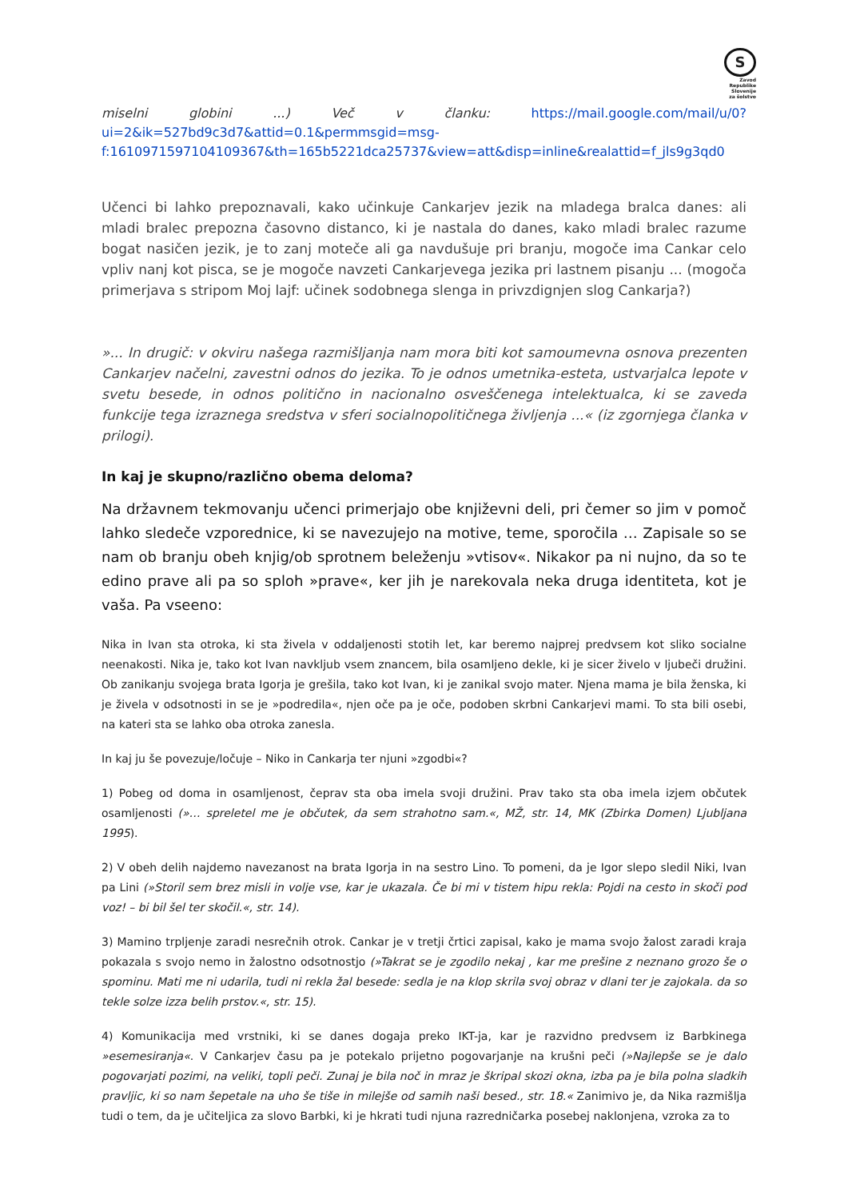S
Zavod
Republike
Slovenije
za šolstvo
miselni globini ...) Več v članku: https://mail.google.com/mail/u/0?ui=2&ik=527bd9c3d7&attid=0.1&permmsgid=msg-f:1610971597104109367&th=165b5221dca25737&view=att&disp=inline&realattid=f_jls9g3qd0
Učenci bi lahko prepoznavali, kako učinkuje Cankarjev jezik na mladega bralca danes: ali mladi bralec prepozna časovno distanco, ki je nastala do danes, kako mladi bralec razume bogat nasičen jezik, je to zanj moteče ali ga navdušuje pri branju, mogoče ima Cankar celo vpliv nanj kot pisca, se je mogoče navzeti Cankarjevega jezika pri lastnem pisanju ... (mogoča primerjava s stripom Moj lajf: učinek sodobnega slenga in privzdignjen slog Cankarja?)
»... In drugič: v okviru našega razmišljanja nam mora biti kot samoumevna osnova prezenten Cankarjev načelni, zavestni odnos do jezika. To je odnos umetnika-esteta, ustvarjalca lepote v svetu besede, in odnos politično in nacionalno osveščenega intelektualca, ki se zaveda funkcije tega izraznega sredstva v sferi socialnopolitičnega življenja ...« (iz zgornjega članka v prilogi).
In kaj je skupno/različno obema deloma?
Na državnem tekmovanju učenci primerjajo obe književni deli, pri čemer so jim v pomoč lahko sledeče vzporednice, ki se navezujejo na motive, teme, sporočila … Zapisale so se nam ob branju obeh knjig/ob sprotnem beleženju »vtisov«. Nikakor pa ni nujno, da so te edino prave ali pa so sploh »prave«, ker jih je narekovala neka druga identiteta, kot je vaša. Pa vseeno:
Nika in Ivan sta otroka, ki sta živela v oddaljenosti stotih let, kar beremo najprej predvsem kot sliko socialne neenakosti. Nika je, tako kot Ivan navkljub vsem znancem, bila osamljeno dekle, ki je sicer živelo v ljubeči družini. Ob zanikanju svojega brata Igorja je grešila, tako kot Ivan, ki je zanikal svojo mater. Njena mama je bila ženska, ki je živela v odsotnosti in se je »podredila«, njen oče pa je oče, podoben skrbni Cankarjevi mami. To sta bili osebi, na kateri sta se lahko oba otroka zanesla.
In kaj ju še povezuje/ločuje – Niko in Cankarja ter njuni »zgodbi«?
1) Pobeg od doma in osamljenost, čeprav sta oba imela svoji družini. Prav tako sta oba imela izjem občutek osamljenosti (»… spreletel me je občutek, da sem strahotno sam.«, MŽ, str. 14, MK (Zbirka Domen) Ljubljana 1995).
2) V obeh delih najdemo navezanost na brata Igorja in na sestro Lino. To pomeni, da je Igor slepo sledil Niki, Ivan pa Lini (»Storil sem brez misli in volje vse, kar je ukazala. Če bi mi v tistem hipu rekla: Pojdi na cesto in skoči pod voz! – bi bil šel ter skočil.«, str. 14).
3) Mamino trpljenje zaradi nesrečnih otrok. Cankar je v tretji črtici zapisal, kako je mama svojo žalost zaradi kraja pokazala s svojo nemo in žalostno odsotnostjo (»Takrat se je zgodilo nekaj , kar me prešine z neznano grozo še o spominu. Mati me ni udarila, tudi ni rekla žal besede: sedla je na klop skrila svoj obraz v dlani ter je zajokala. da so tekle solze izza belih prstov.«, str. 15).
4) Komunikacija med vrstniki, ki se danes dogaja preko IKT-ja, kar je razvidno predvsem iz Barbkinega »esemesiranja«. V Cankarjev času pa je potekalo prijetno pogovarjanje na krušni peči (»Najlepše se je dalo pogovarjati pozimi, na veliki, topli peči. Zunaj je bila noč in mraz je škripal skozi okna, izba pa je bila polna sladkih pravljic, ki so nam šepetale na uho še tiše in milejše od samih naši besed., str. 18.« Zanimivo je, da Nika razmišlja tudi o tem, da je učiteljica za slovo Barbki, ki je hkrati tudi njuna razredničarka posebej naklonjena, vzroka za to